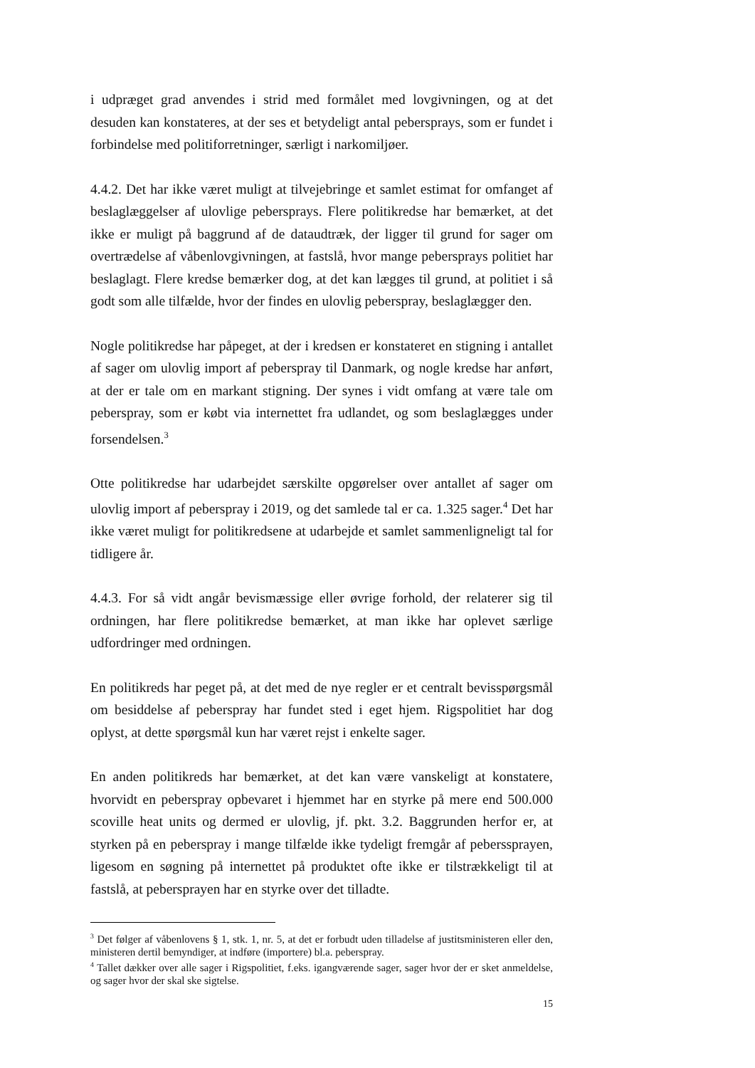i udpræget grad anvendes i strid med formålet med lovgivningen, og at det desuden kan konstateres, at der ses et betydeligt antal pebersprays, som er fundet i forbindelse med politiforretninger, særligt i narkomiljøer.
4.4.2. Det har ikke været muligt at tilvejebringe et samlet estimat for omfanget af beslaglæggelser af ulovlige pebersprays. Flere politikredse har bemærket, at det ikke er muligt på baggrund af de dataudtræk, der ligger til grund for sager om overtrædelse af våbenlovgivningen, at fastslå, hvor mange pebersprays politiet har beslaglagt. Flere kredse bemærker dog, at det kan lægges til grund, at politiet i så godt som alle tilfælde, hvor der findes en ulovlig peberspray, beslaglægger den.
Nogle politikredse har påpeget, at der i kredsen er konstateret en stigning i antallet af sager om ulovlig import af peberspray til Danmark, og nogle kredse har anført, at der er tale om en markant stigning. Der synes i vidt omfang at være tale om peberspray, som er købt via internettet fra udlandet, og som beslaglægges under forsendelsen.<sup>3</sup>
Otte politikredse har udarbejdet særskilte opgørelser over antallet af sager om ulovlig import af peberspray i 2019, og det samlede tal er ca. 1.325 sager.<sup>4</sup> Det har ikke været muligt for politikredsene at udarbejde et samlet sammenligneligt tal for tidligere år.
4.4.3. For så vidt angår bevismæssige eller øvrige forhold, der relaterer sig til ordningen, har flere politikredse bemærket, at man ikke har oplevet særlige udfordringer med ordningen.
En politikreds har peget på, at det med de nye regler er et centralt bevisspørgsmål om besiddelse af peberspray har fundet sted i eget hjem. Rigspolitiet har dog oplyst, at dette spørgsmål kun har været rejst i enkelte sager.
En anden politikreds har bemærket, at det kan være vanskeligt at konstatere, hvorvidt en peberspray opbevaret i hjemmet har en styrke på mere end 500.000 scoville heat units og dermed er ulovlig, jf. pkt. 3.2. Baggrunden herfor er, at styrken på en peberspray i mange tilfælde ikke tydeligt fremgår af peberssprayen, ligesom en søgning på internettet på produktet ofte ikke er tilstrækkeligt til at fastslå, at pebersprayen har en styrke over det tilladte.
<sup>3</sup> Det følger af våbenlovens § 1, stk. 1, nr. 5, at det er forbudt uden tilladelse af justitsministeren eller den, ministeren dertil bemyndiger, at indføre (importere) bl.a. peberspray.
<sup>4</sup> Tallet dækker over alle sager i Rigspolitiet, f.eks. igangværende sager, sager hvor der er sket anmeldelse, og sager hvor der skal ske sigtelse.
15